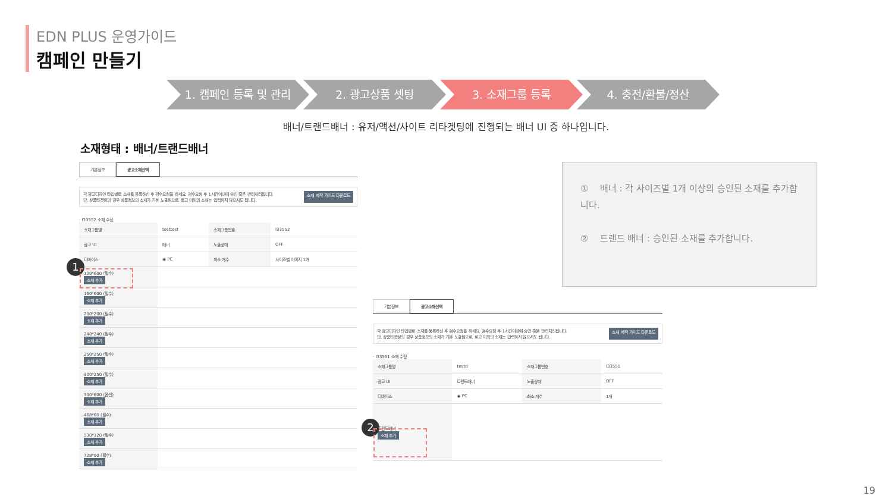EDN PLUS 운영가이드
캠페인 만들기
1. 캠페인 등록 및 관리 2. 광고상품 셋팅 3. 소재그룹 등록 4. 충전/환불/정산
배너/트랜드배너 : 유저/액션/사이트 리타겟팅에 진행되는 배너 UI 중 하나입니다.
소재형태 : 배너/트랜드배너
기본정보 광고소재선택
각 광고디자인 타입별로 소재를 등록하신 후 검수요청을 하세요. 검수요청 후 1시간이내에 승인 혹은 반려처리됩니다.
단, 상품타겟팅의 경우 상품정보의 소재가 기본 노출됨으로, 로고 이외의 소재는 입력하지 않으셔도 됩니다. 소재 제작 가이드 다운로드
· I33552 소재 수정
| 소재그룹명 | testtest | 소재그룹번호 | I33552 |
| 광고 UI | 배너 | 노출상태 | OFF |
| 디바이스 | ◉ PC | 최소 개수 | 사이즈별 이미지 1개 |
| 120*600 (필수) 소재 추가 | | | |
| 160*600 (필수) 소재 추가 | | | |
| 200*200 (필수) 소재 추가 | | | |
| 240*240 (필수) 소재 추가 | | | |
| 250*250 (필수) 소재 추가 | | | |
| 300*250 (필수) 소재 추가 | | | |
| 300*600 (옵션) 소재 추가 | | | |
| 468*60 (필수) 소재 추가 | | | |
| 530*120 (필수) 소재 추가 | | | |
| 728*90 (필수) 소재 추가 | | | |
1
① 배너 : 각 사이즈별 1개 이상의 승인된 소재를 추가합니다.
② 트랜드 배너 : 승인된 소재를 추가합니다.
기본정보 광고소재선택
각 광고디자인 타입별로 소재를 등록하신 후 검수요청을 하세요. 검수요청 후 1시간이내에 승인 혹은 반려처리됩니다.
단, 상품타겟팅의 경우 상품정보의 소재가 기본 노출됨으로, 로고 이외의 소재는 입력하지 않으셔도 됩니다. 소재 제작 가이드 다운로드
· I33551 소재 수정
| 소재그룹명 | testd | 소재그룹번호 | I33551 |
| 광고 UI | 트랜드배너 | 노출상태 | OFF |
| 디바이스 | ◉ PC | 최소 개수 | 1개 |
| 트랜드배너 소재 추가 | | | |
2
19